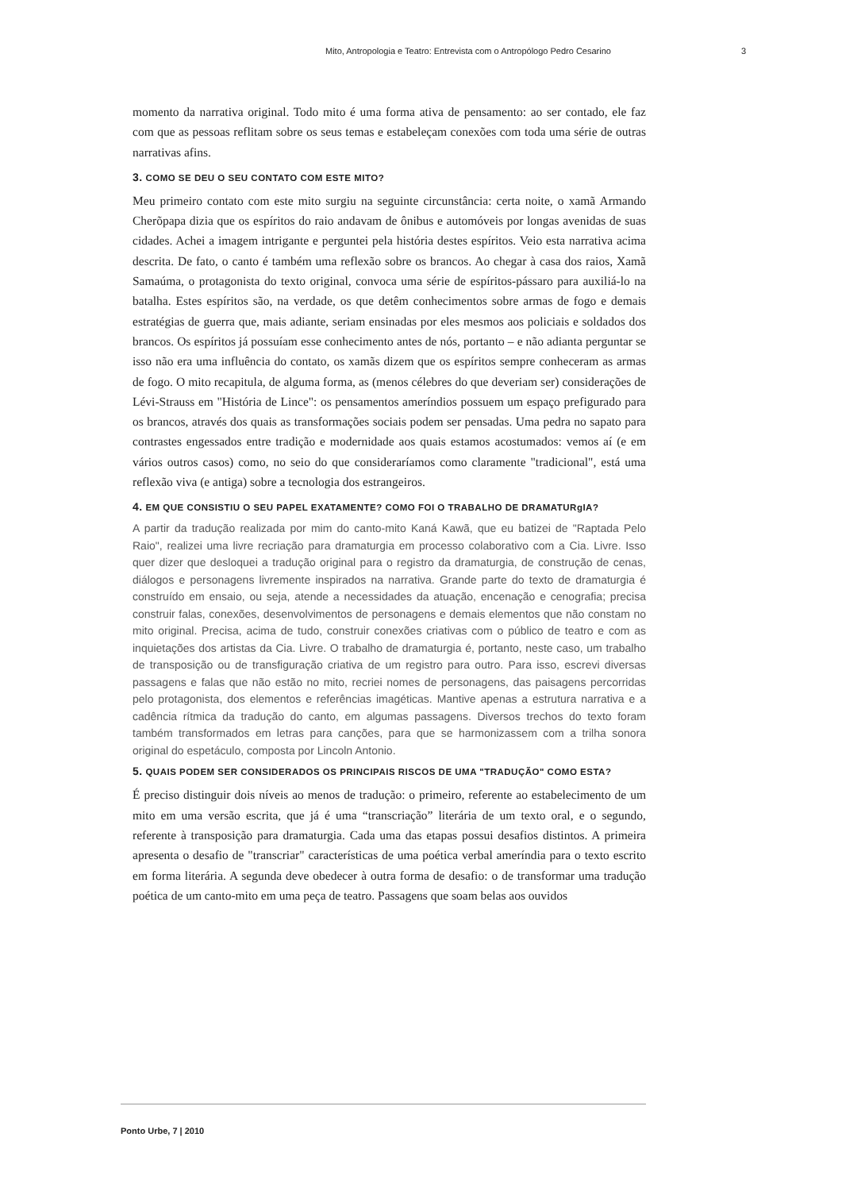Mito, Antropologia e Teatro: Entrevista com o Antropólogo Pedro Cesarino 3
momento da narrativa original. Todo mito é uma forma ativa de pensamento: ao ser contado, ele faz com que as pessoas reflitam sobre os seus temas e estabeleçam conexões com toda uma série de outras narrativas afins.
3. COMO SE DEU O SEU CONTATO COM ESTE MITO?
Meu primeiro contato com este mito surgiu na seguinte circunstância: certa noite, o xamã Armando Cherõpapa dizia que os espíritos do raio andavam de ônibus e automóveis por longas avenidas de suas cidades. Achei a imagem intrigante e perguntei pela história destes espíritos. Veio esta narrativa acima descrita. De fato, o canto é também uma reflexão sobre os brancos. Ao chegar à casa dos raios, Xamã Samaúma, o protagonista do texto original, convoca uma série de espíritos-pássaro para auxiliá-lo na batalha. Estes espíritos são, na verdade, os que detêm conhecimentos sobre armas de fogo e demais estratégias de guerra que, mais adiante, seriam ensinadas por eles mesmos aos policiais e soldados dos brancos. Os espíritos já possuíam esse conhecimento antes de nós, portanto – e não adianta perguntar se isso não era uma influência do contato, os xamãs dizem que os espíritos sempre conheceram as armas de fogo. O mito recapitula, de alguma forma, as (menos célebres do que deveriam ser) considerações de Lévi-Strauss em "História de Lince": os pensamentos ameríndios possuem um espaço prefigurado para os brancos, através dos quais as transformações sociais podem ser pensadas. Uma pedra no sapato para contrastes engessados entre tradição e modernidade aos quais estamos acostumados: vemos aí (e em vários outros casos) como, no seio do que consideraríamos como claramente "tradicional", está uma reflexão viva (e antiga) sobre a tecnologia dos estrangeiros.
4. EM QUE CONSISTIU O SEU PAPEL EXATAMENTE? COMO FOI O TRABALHO DE DRAMATURgIA?
A partir da tradução realizada por mim do canto-mito Kaná Kawã, que eu batizei de "Raptada Pelo Raio", realizei uma livre recriação para dramaturgia em processo colaborativo com a Cia. Livre. Isso quer dizer que desloquei a tradução original para o registro da dramaturgia, de construção de cenas, diálogos e personagens livremente inspirados na narrativa. Grande parte do texto de dramaturgia é construído em ensaio, ou seja, atende a necessidades da atuação, encenação e cenografia; precisa construir falas, conexões, desenvolvimentos de personagens e demais elementos que não constam no mito original. Precisa, acima de tudo, construir conexões criativas com o público de teatro e com as inquietações dos artistas da Cia. Livre. O trabalho de dramaturgia é, portanto, neste caso, um trabalho de transposição ou de transfiguração criativa de um registro para outro. Para isso, escrevi diversas passagens e falas que não estão no mito, recriei nomes de personagens, das paisagens percorridas pelo protagonista, dos elementos e referências imagéticas. Mantive apenas a estrutura narrativa e a cadência rítmica da tradução do canto, em algumas passagens. Diversos trechos do texto foram também transformados em letras para canções, para que se harmonizassem com a trilha sonora original do espetáculo, composta por Lincoln Antonio.
5. QUAIS PODEM SER CONSIDERADOS OS PRINCIPAIS RISCOS DE UMA "TRADUÇÃO" COMO ESTA?
É preciso distinguir dois níveis ao menos de tradução: o primeiro, referente ao estabelecimento de um mito em uma versão escrita, que já é uma “transcriação” literária de um texto oral, e o segundo, referente à transposição para dramaturgia. Cada uma das etapas possui desafios distintos. A primeira apresenta o desafio de "transcriar" características de uma poética verbal ameríndia para o texto escrito em forma literária. A segunda deve obedecer à outra forma de desafio: o de transformar uma tradução poética de um canto-mito em uma peça de teatro. Passagens que soam belas aos ouvidos
Ponto Urbe, 7 | 2010